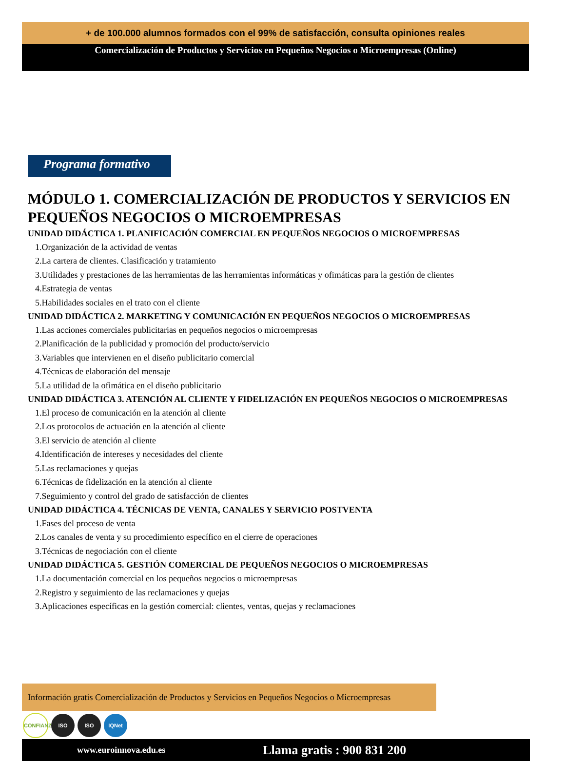+ de 100.000 alumnos formados con el 99% de satisfacción, consulta opiniones reales
Comercialización de Productos y Servicios en Pequeños Negocios o Microempresas (Online)
Programa formativo
MÓDULO 1. COMERCIALIZACIÓN DE PRODUCTOS Y SERVICIOS EN PEQUEÑOS NEGOCIOS O MICROEMPRESAS
UNIDAD DIDÁCTICA 1. PLANIFICACIÓN COMERCIAL EN PEQUEÑOS NEGOCIOS O MICROEMPRESAS
1.Organización de la actividad de ventas
2.La cartera de clientes. Clasificación y tratamiento
3.Utilidades y prestaciones de las herramientas de las herramientas informáticas y ofimáticas para la gestión de clientes
4.Estrategia de ventas
5.Habilidades sociales en el trato con el cliente
UNIDAD DIDÁCTICA 2. MARKETING Y COMUNICACIÓN EN PEQUEÑOS NEGOCIOS O MICROEMPRESAS
1.Las acciones comerciales publicitarias en pequeños negocios o microempresas
2.Planificación de la publicidad y promoción del producto/servicio
3.Variables que intervienen en el diseño publicitario comercial
4.Técnicas de elaboración del mensaje
5.La utilidad de la ofimática en el diseño publicitario
UNIDAD DIDÁCTICA 3. ATENCIÓN AL CLIENTE Y FIDELIZACIÓN EN PEQUEÑOS NEGOCIOS O MICROEMPRESAS
1.El proceso de comunicación en la atención al cliente
2.Los protocolos de actuación en la atención al cliente
3.El servicio de atención al cliente
4.Identificación de intereses y necesidades del cliente
5.Las reclamaciones y quejas
6.Técnicas de fidelización en la atención al cliente
7.Seguimiento y control del grado de satisfacción de clientes
UNIDAD DIDÁCTICA 4. TÉCNICAS DE VENTA, CANALES Y SERVICIO POSTVENTA
1.Fases del proceso de venta
2.Los canales de venta y su procedimiento específico en el cierre de operaciones
3.Técnicas de negociación con el cliente
UNIDAD DIDÁCTICA 5. GESTIÓN COMERCIAL DE PEQUEÑOS NEGOCIOS O MICROEMPRESAS
1.La documentación comercial en los pequeños negocios o microempresas
2.Registro y seguimiento de las reclamaciones y quejas
3.Aplicaciones específicas en la gestión comercial: clientes, ventas, quejas y reclamaciones
Información gratis Comercialización de Productos y Servicios en Pequeños Negocios o Microempresas
CONFIANZA ISO ISO IQNet
www.euroinnova.edu.es Llama gratis : 900 831 200